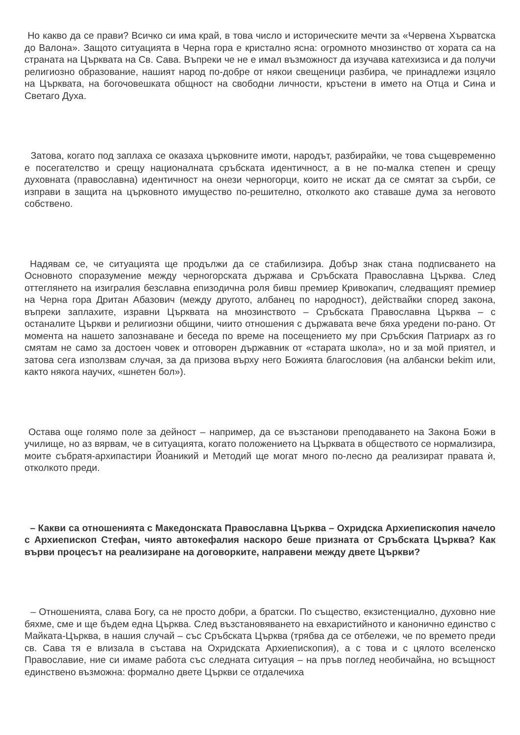Но какво да се прави? Всичко си има край, в това число и историческите мечти за «Червена Хърватска до Валона». Защото ситуацията в Черна гора е кристално ясна: огромното мнозинство от хората са на страната на Църквата на Св. Сава. Въпреки че не е имал възможност да изучава катехизиса и да получи религиозно образование, нашият народ по-добре от някои свещеници разбира, че принадлежи изцяло на Църквата, на богочовешката общност на свободни личности, кръстени в името на Отца и Сина и Светаго Духа.
Затова, когато под заплаха се оказаха църковните имоти, народът, разбирайки, че това същевременно е посегателство и срещу националната сръбската идентичност, а в не по-малка степен и срещу духовната (православна) идентичност на онези черногорци, които не искат да се смятат за сърби, се изправи в защита на църковното имущество по-решително, отколкото ако ставаше дума за неговото собствено.
Надявам се, че ситуацията ще продължи да се стабилизира. Добър знак стана подписването на Основното споразумение между черногорската държава и Сръбската Православна Църква. След оттеглянето на изигралия безславна епизодична роля бивш премиер Кривокапич, следващият премиер на Черна гора Дритан Абазович (между другото, албанец по народност), действайки според закона, въпреки заплахите, изравни Църквата на мнозинството – Сръбската Православна Църква – с останалите Църкви и религиозни общини, чиито отношения с държавата вече бяха уредени по-рано. От момента на нашето запознаване и беседа по време на посещението му при Сръбския Патриарх аз го смятам не само за достоен човек и отговорен държавник от «старата школа», но и за мой приятел, и затова сега използвам случая, за да призова върху него Божията благословия (на албански bekim или, както някога научих, «шнетен бол»).
Остава още голямо поле за дейност – например, да се възстанови преподаването на Закона Божи в училище, но аз вярвам, че в ситуацията, когато положението на Църквата в обществото се нормализира, моите събратя-архипастири Йоаникий и Методий ще могат много по-лесно да реализират правата ѝ, отколкото преди.
– Какви са отношенията с Македонската Православна Църква – Охридска Архиепископия начело с Архиепископ Стефан, чиято автокефалия наскоро беше призната от Сръбската Църква? Как върви процесът на реализиране на договорките, направени между двете Църкви?
– Отношенията, слава Богу, са не просто добри, а братски. По същество, екзистенциално, духовно ние бяхме, сме и ще бъдем една Църква. След възстановяването на евхаристийното и канонично единство с Майката-Църква, в нашия случай – със Сръбската Църква (трябва да се отбележи, че по времето преди св. Сава тя е влизала в състава на Охридската Архиепископия), а с това и с цялото вселенско Православие, ние си имаме работа със следната ситуация – на пръв поглед необичайна, но всъщност единствено възможна: формално двете Църкви се отдалечиха